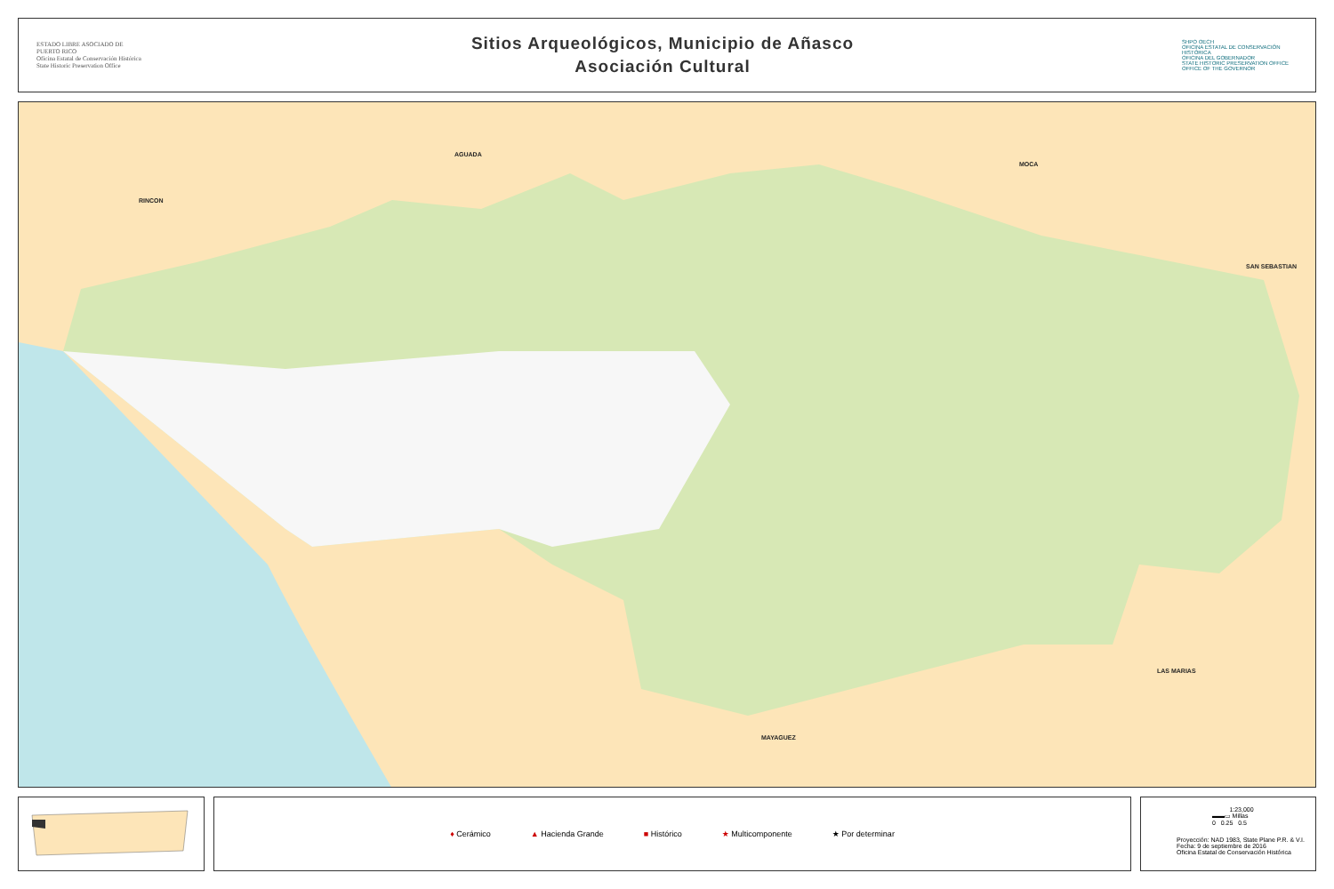ESTADO LIBRE ASOCIADO DE
PUERTO RICO
Oficina Estatal de Conservación Histórica
State Historic Preservation Office
Sitios Arqueológicos, Municipio de Añasco
Asociación Cultural
SHPO OECH
OFICINA ESTATAL DE CONSERVACIÓN HISTÓRICA
OFICINA DEL GOBERNADOR
STATE HISTORIC PRESERVATION OFFICE
OFFICE OF THE GOVERNOR
AGUADA
MOCA
RINCON
SAN SEBASTIAN
LAS MARIAS
MAYAGUEZ
♦ Cerámico ▲ Hacienda Grande ■ Histórico ★ Multicomponente ★ Por determinar
1:23,000
▬▬▭ Millas
0 0.25 0.5
Proyección: NAD 1983, State Plane P.R. & V.I.
Fecha: 9 de septiembre de 2016
Oficina Estatal de Conservación Histórica